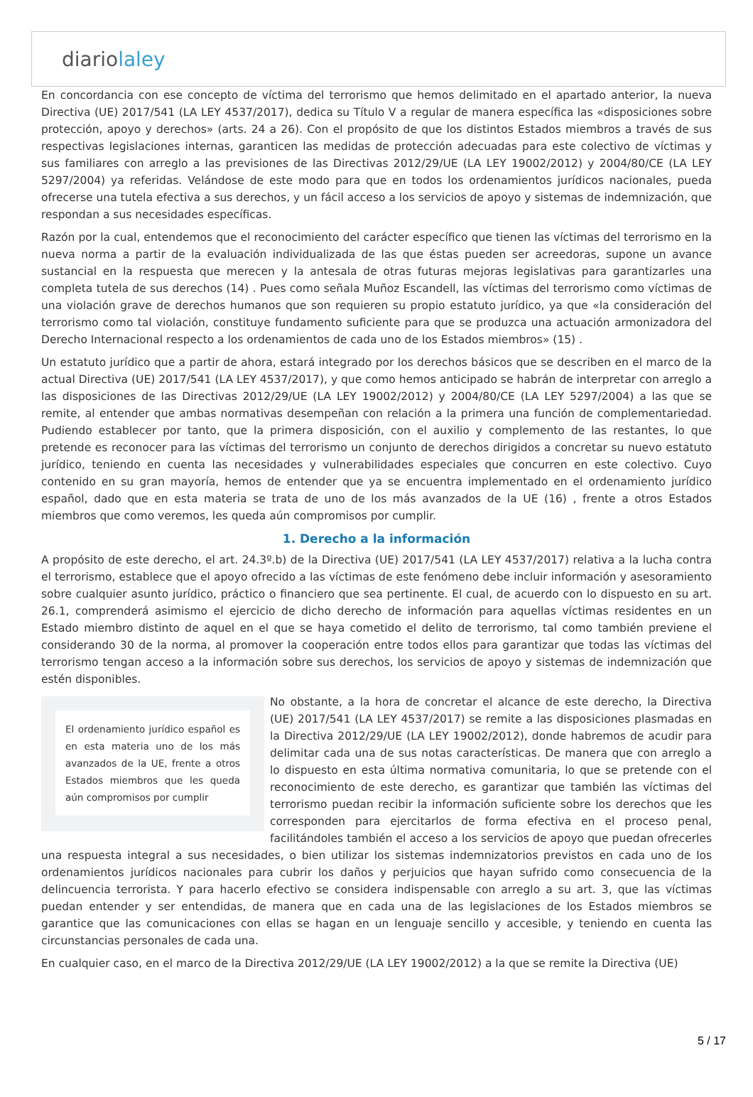diariolaley
En concordancia con ese concepto de víctima del terrorismo que hemos delimitado en el apartado anterior, la nueva Directiva (UE) 2017/541 (LA LEY 4537/2017), dedica su Título V a regular de manera específica las «disposiciones sobre protección, apoyo y derechos» (arts. 24 a 26). Con el propósito de que los distintos Estados miembros a través de sus respectivas legislaciones internas, garanticen las medidas de protección adecuadas para este colectivo de víctimas y sus familiares con arreglo a las previsiones de las Directivas 2012/29/UE (LA LEY 19002/2012) y 2004/80/CE (LA LEY 5297/2004) ya referidas. Velándose de este modo para que en todos los ordenamientos jurídicos nacionales, pueda ofrecerse una tutela efectiva a sus derechos, y un fácil acceso a los servicios de apoyo y sistemas de indemnización, que respondan a sus necesidades específicas.
Razón por la cual, entendemos que el reconocimiento del carácter específico que tienen las víctimas del terrorismo en la nueva norma a partir de la evaluación individualizada de las que éstas pueden ser acreedoras, supone un avance sustancial en la respuesta que merecen y la antesala de otras futuras mejoras legislativas para garantizarles una completa tutela de sus derechos (14) . Pues como señala Muñoz Escandell, las víctimas del terrorismo como víctimas de una violación grave de derechos humanos que son requieren su propio estatuto jurídico, ya que «la consideración del terrorismo como tal violación, constituye fundamento suficiente para que se produzca una actuación armonizadora del Derecho Internacional respecto a los ordenamientos de cada uno de los Estados miembros» (15) .
Un estatuto jurídico que a partir de ahora, estará integrado por los derechos básicos que se describen en el marco de la actual Directiva (UE) 2017/541 (LA LEY 4537/2017), y que como hemos anticipado se habrán de interpretar con arreglo a las disposiciones de las Directivas 2012/29/UE (LA LEY 19002/2012) y 2004/80/CE (LA LEY 5297/2004) a las que se remite, al entender que ambas normativas desempeñan con relación a la primera una función de complementariedad. Pudiendo establecer por tanto, que la primera disposición, con el auxilio y complemento de las restantes, lo que pretende es reconocer para las víctimas del terrorismo un conjunto de derechos dirigidos a concretar su nuevo estatuto jurídico, teniendo en cuenta las necesidades y vulnerabilidades especiales que concurren en este colectivo. Cuyo contenido en su gran mayoría, hemos de entender que ya se encuentra implementado en el ordenamiento jurídico español, dado que en esta materia se trata de uno de los más avanzados de la UE (16) , frente a otros Estados miembros que como veremos, les queda aún compromisos por cumplir.
1. Derecho a la información
A propósito de este derecho, el art. 24.3º.b) de la Directiva (UE) 2017/541 (LA LEY 4537/2017) relativa a la lucha contra el terrorismo, establece que el apoyo ofrecido a las víctimas de este fenómeno debe incluir información y asesoramiento sobre cualquier asunto jurídico, práctico o financiero que sea pertinente. El cual, de acuerdo con lo dispuesto en su art. 26.1, comprenderá asimismo el ejercicio de dicho derecho de información para aquellas víctimas residentes en un Estado miembro distinto de aquel en el que se haya cometido el delito de terrorismo, tal como también previene el considerando 30 de la norma, al promover la cooperación entre todos ellos para garantizar que todas las víctimas del terrorismo tengan acceso a la información sobre sus derechos, los servicios de apoyo y sistemas de indemnización que estén disponibles.
El ordenamiento jurídico español es en esta materia uno de los más avanzados de la UE, frente a otros Estados miembros que les queda aún compromisos por cumplir
No obstante, a la hora de concretar el alcance de este derecho, la Directiva (UE) 2017/541 (LA LEY 4537/2017) se remite a las disposiciones plasmadas en la Directiva 2012/29/UE (LA LEY 19002/2012), donde habremos de acudir para delimitar cada una de sus notas características. De manera que con arreglo a lo dispuesto en esta última normativa comunitaria, lo que se pretende con el reconocimiento de este derecho, es garantizar que también las víctimas del terrorismo puedan recibir la información suficiente sobre los derechos que les corresponden para ejercitarlos de forma efectiva en el proceso penal, facilitándoles también el acceso a los servicios de apoyo que puedan ofrecerles una respuesta integral a sus necesidades, o bien utilizar los sistemas indemnizatorios previstos en cada uno de los ordenamientos jurídicos nacionales para cubrir los daños y perjuicios que hayan sufrido como consecuencia de la delincuencia terrorista. Y para hacerlo efectivo se considera indispensable con arreglo a su art. 3, que las víctimas puedan entender y ser entendidas, de manera que en cada una de las legislaciones de los Estados miembros se garantice que las comunicaciones con ellas se hagan en un lenguaje sencillo y accesible, y teniendo en cuenta las circunstancias personales de cada una.
En cualquier caso, en el marco de la Directiva 2012/29/UE (LA LEY 19002/2012) a la que se remite la Directiva (UE)
5 / 17